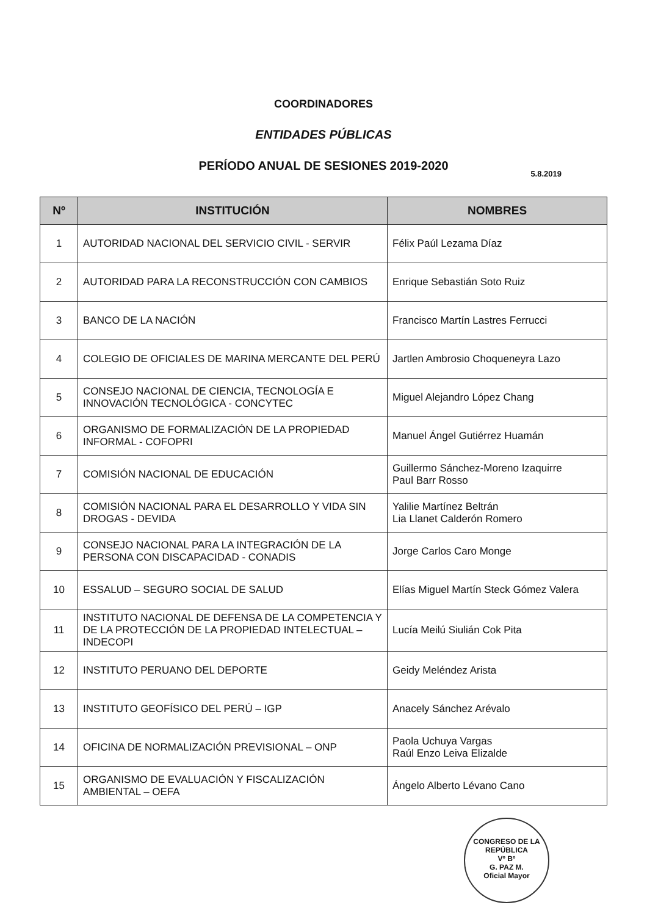COORDINADORES
ENTIDADES PÚBLICAS
PERÍODO ANUAL DE SESIONES 2019-2020
5.8.2019
| Nº | INSTITUCIÓN | NOMBRES |
| --- | --- | --- |
| 1 | AUTORIDAD NACIONAL DEL SERVICIO CIVIL - SERVIR | Félix Paúl Lezama Díaz |
| 2 | AUTORIDAD PARA LA RECONSTRUCCIÓN CON CAMBIOS | Enrique Sebastián Soto Ruiz |
| 3 | BANCO DE LA NACIÓN | Francisco Martín Lastres Ferrucci |
| 4 | COLEGIO DE OFICIALES DE MARINA MERCANTE DEL PERÚ | Jartlen Ambrosio Choqueneyra Lazo |
| 5 | CONSEJO NACIONAL DE CIENCIA, TECNOLOGÍA E INNOVACIÓN TECNOLÓGICA - CONCYTEC | Miguel Alejandro López Chang |
| 6 | ORGANISMO DE FORMALIZACIÓN DE LA PROPIEDAD INFORMAL - COFOPRI | Manuel Ángel Gutiérrez Huamán |
| 7 | COMISIÓN NACIONAL DE EDUCACIÓN | Guillermo Sánchez-Moreno Izaquirre Paul Barr Rosso |
| 8 | COMISIÓN NACIONAL PARA EL DESARROLLO Y VIDA SIN DROGAS - DEVIDA | Yalilie Martínez Beltrán Lia Llanet Calderón Romero |
| 9 | CONSEJO NACIONAL PARA LA INTEGRACIÓN DE LA PERSONA CON DISCAPACIDAD - CONADIS | Jorge Carlos Caro Monge |
| 10 | ESSALUD – SEGURO SOCIAL DE SALUD | Elías Miguel Martín Steck Gómez Valera |
| 11 | INSTITUTO NACIONAL DE DEFENSA DE LA COMPETENCIA Y DE LA PROTECCIÓN DE LA PROPIEDAD INTELECTUAL – INDECOPI | Lucía Meilú Siulián Cok Pita |
| 12 | INSTITUTO PERUANO DEL DEPORTE | Geidy Meléndez Arista |
| 13 | INSTITUTO GEOFÍSICO DEL PERÚ – IGP | Anacely Sánchez Arévalo |
| 14 | OFICINA DE NORMALIZACIÓN PREVISIONAL – ONP | Paola Uchuya Vargas Raúl Enzo Leiva Elizalde |
| 15 | ORGANISMO DE EVALUACIÓN Y FISCALIZACIÓN AMBIENTAL – OEFA | Ángelo Alberto Lévano Cano |
CONGRESO DE LA REPÚBLICA
Vº Bº
G. PAZ M.
Oficial Mayor